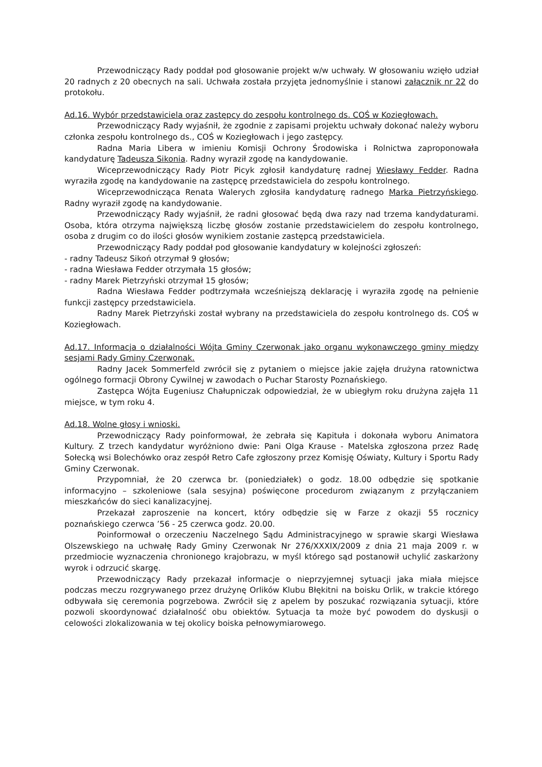Przewodniczący Rady poddał pod głosowanie projekt w/w uchwały. W głosowaniu wzięło udział 20 radnych z 20 obecnych na sali. Uchwała została przyjęta jednomyślnie i stanowi załącznik nr 22 do protokołu.
Ad.16. Wybór przedstawiciela oraz zastępcy do zespołu kontrolnego ds. COŚ w Koziegłowach.
Przewodniczący Rady wyjaśnił, że zgodnie z zapisami projektu uchwały dokonać należy wyboru członka zespołu kontrolnego ds., COŚ w Koziegłowach i jego zastępcy.
Radna Maria Libera w imieniu Komisji Ochrony Środowiska i Rolnictwa zaproponowała kandydaturę Tadeusza Sikonia. Radny wyraził zgodę na kandydowanie.
Wiceprzewodniczący Rady Piotr Picyk zgłosił kandydaturę radnej Wiesławy Fedder. Radna wyraziła zgodę na kandydowanie na zastępcę przedstawiciela do zespołu kontrolnego.
Wiceprzewodnicząca Renata Walerych zgłosiła kandydaturę radnego Marka Pietrzyńskiego. Radny wyraził zgodę na kandydowanie.
Przewodniczący Rady wyjaśnił, że radni głosować będą dwa razy nad trzema kandydaturami. Osoba, która otrzyma największą liczbę głosów zostanie przedstawicielem do zespołu kontrolnego, osoba z drugim co do ilości głosów wynikiem zostanie zastępcą przedstawiciela.
Przewodniczący Rady poddał pod głosowanie kandydatury w kolejności zgłoszeń:
- radny Tadeusz Sikoń otrzymał 9 głosów;
- radna Wiesława Fedder otrzymała 15 głosów;
- radny Marek Pietrzyński otrzymał 15 głosów;
Radna Wiesława Fedder podtrzymała wcześniejszą deklarację i wyraziła zgodę na pełnienie funkcji zastępcy przedstawiciela.
Radny Marek Pietrzyński został wybrany na przedstawiciela do zespołu kontrolnego ds. COŚ w Koziegłowach.
Ad.17. Informacja o działalności Wójta Gminy Czerwonak jako organu wykonawczego gminy między sesjami Rady Gminy Czerwonak.
Radny Jacek Sommerfeld zwrócił się z pytaniem o miejsce jakie zajęła drużyna ratownictwa ogólnego formacji Obrony Cywilnej w zawodach o Puchar Starosty Poznańskiego.
Zastępca Wójta Eugeniusz Chałupniczak odpowiedział, że w ubiegłym roku drużyna zajęła 11 miejsce, w tym roku 4.
Ad.18. Wolne głosy i wnioski.
Przewodniczący Rady poinformował, że zebrała się Kapituła i dokonała wyboru Animatora Kultury. Z trzech kandydatur wyróżniono dwie: Pani Olga Krause - Matelska zgłoszona przez Radę Sołecką wsi Bolechówko oraz zespół Retro Cafe zgłoszony przez Komisję Oświaty, Kultury i Sportu Rady Gminy Czerwonak.
Przypomniał, że 20 czerwca br. (poniedziałek) o godz. 18.00 odbędzie się spotkanie informacyjno – szkoleniowe (sala sesyjna) poświęcone procedurom związanym z przyłączaniem mieszkańców do sieci kanalizacyjnej.
Przekazał zaproszenie na koncert, który odbędzie się w Farze z okazji 55 rocznicy poznańskiego czerwca ’56 - 25 czerwca godz. 20.00.
Poinformował o orzeczeniu Naczelnego Sądu Administracyjnego w sprawie skargi Wiesława Olszewskiego na uchwałę Rady Gminy Czerwonak Nr 276/XXXIX/2009 z dnia 21 maja 2009 r. w przedmiocie wyznaczenia chronionego krajobrazu, w myśl którego sąd postanowił uchylić zaskarżony wyrok i odrzucić skargę.
Przewodniczący Rady przekazał informacje o nieprzyjemnej sytuacji jaka miała miejsce podczas meczu rozgrywanego przez drużynę Orlików Klubu Błękitni na boisku Orlik, w trakcie którego odbywała się ceremonia pogrzebowa. Zwrócił się z apelem by poszukać rozwiązania sytuacji, które pozwoli skoordynować działalność obu obiektów. Sytuacja ta może być powodem do dyskusji o celowości zlokalizowania w tej okolicy boiska pełnowymiarowego.